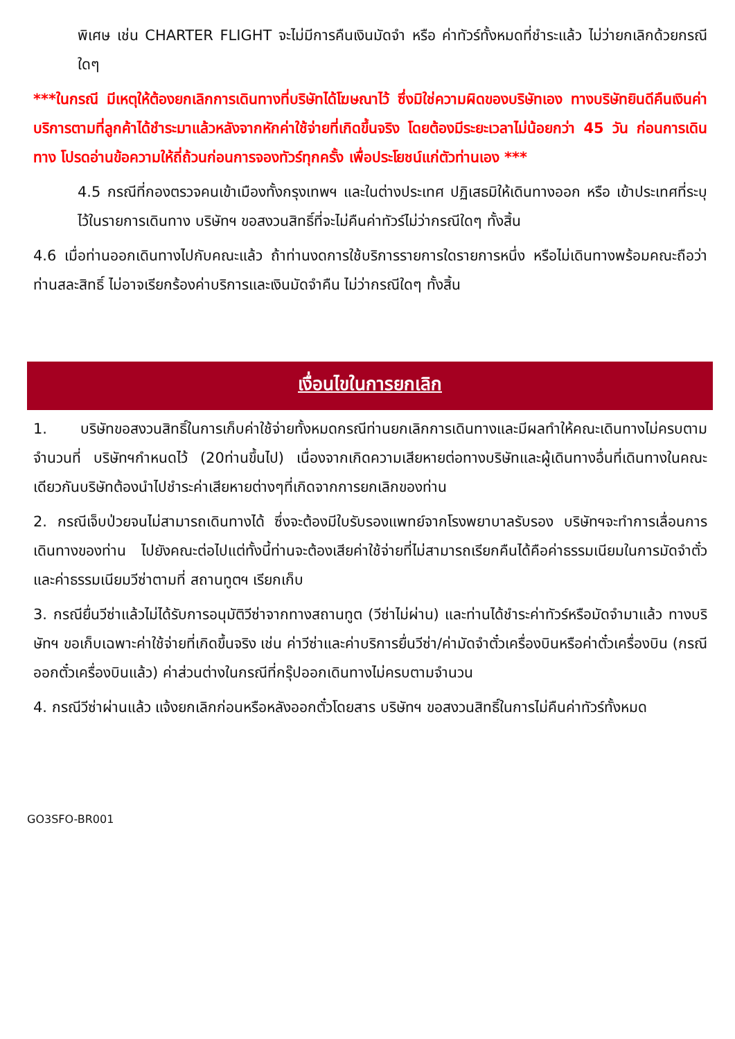พิเศษ เช่น CHARTER FLIGHT จะไม่มีการคืนเงินมัดจำ หรือ ค่าทัวร์ทั้งหมดที่ชำระแล้ว ไม่ว่ายกเลิกด้วยกรณีใดๆ
***ในกรณี มีเหตุให้ต้องยกเลิกการเดินทางที่บริษัทได้โฆษณาไว้ ซึ่งมิใช่ความผิดของบริษัทเอง ทางบริษัทยินดีคืนเงินค่าบริการตามที่ลูกค้าได้ชำระมาแล้วหลังจากหักค่าใช้จ่ายที่เกิดขึ้นจริง โดยต้องมีระยะเวลาไม่น้อยกว่า 45 วัน ก่อนการเดินทาง โปรดอ่านข้อความให้ถี่ถ้วนก่อนการจองทัวร์ทุกครั้ง เพื่อประโยชน์แก่ตัวท่านเอง ***
4.5 กรณีที่กองตรวจคนเข้าเมืองทั้งกรุงเทพฯ และในต่างประเทศ ปฏิเสธมิให้เดินทางออก หรือ เข้าประเทศที่ระบุไว้ในรายการเดินทาง บริษัทฯ ขอสงวนสิทธิ์ที่จะไม่คืนค่าทัวร์ไม่ว่ากรณีใดๆ ทั้งสิ้น
4.6 เมื่อท่านออกเดินทางไปกับคณะแล้ว ถ้าท่านงดการใช้บริการรายการใดรายการหนึ่ง หรือไม่เดินทางพร้อมคณะถือว่าท่านสละสิทธิ์ ไม่อาจเรียกร้องค่าบริการและเงินมัดจำคืน ไม่ว่ากรณีใดๆ ทั้งสิ้น
เงื่อนไขในการยกเลิก
1. บริษัทขอสงวนสิทธิ์ในการเก็บค่าใช้จ่ายทั้งหมดกรณีท่านยกเลิกการเดินทางและมีผลทำให้คณะเดินทางไม่ครบตามจำนวนที่ บริษัทฯกำหนดไว้ (20ท่านขึ้นไป) เนื่องจากเกิดความเสียหายต่อทางบริษัทและผู้เดินทางอื่นที่เดินทางในคณะเดียวกันบริษัทต้องนำไปชำระค่าเสียหายต่างๆที่เกิดจากการยกเลิกของท่าน
2. กรณีเจ็บป่วยจนไม่สามารถเดินทางได้ ซึ่งจะต้องมีใบรับรองแพทย์จากโรงพยาบาลรับรอง บริษัทฯจะทำการเลื่อนการเดินทางของท่าน ไปยังคณะต่อไปแต่ทั้งนี้ท่านจะต้องเสียค่าใช้จ่ายที่ไม่สามารถเรียกคืนได้คือค่าธรรมเนียมในการมัดจำตั๋ว และค่าธรรมเนียมวีซ่าตามที่ สถานทูตฯ เรียกเก็บ
3. กรณียื่นวีซ่าแล้วไม่ได้รับการอนุมัติวีซ่าจากทางสถานทูต (วีซ่าไม่ผ่าน) และท่านได้ชำระค่าทัวร์หรือมัดจำมาแล้ว ทางบริษัทฯ ขอเก็บเฉพาะค่าใช้จ่ายที่เกิดขึ้นจริง เช่น ค่าวีซ่าและค่าบริการยื่นวีซ่า/ค่ามัดจำตั๋วเครื่องบินหรือค่าตั๋วเครื่องบิน (กรณีออกตั๋วเครื่องบินแล้ว) ค่าส่วนต่างในกรณีที่กรุ๊ปออกเดินทางไม่ครบตามจำนวน
4. กรณีวีซ่าผ่านแล้ว แจ้งยกเลิกก่อนหรือหลังออกตั๋วโดยสาร บริษัทฯ ขอสงวนสิทธิ์ในการไม่คืนค่าทัวร์ทั้งหมด
GO3SFO-BR001